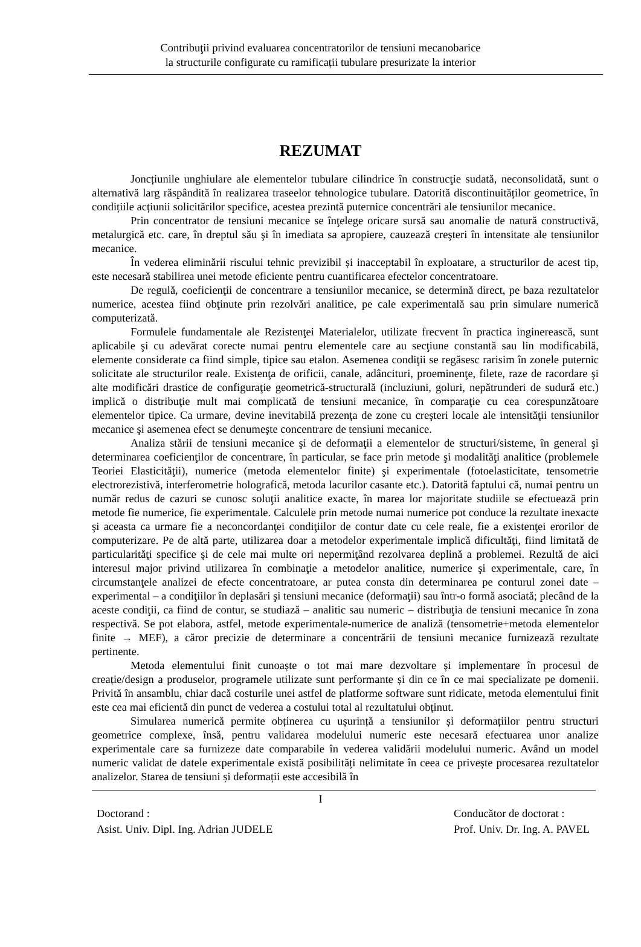Contribuţii privind evaluarea concentratorilor de tensiuni mecanobarice
la structurile configurate cu ramificații tubulare presurizate la interior
REZUMAT
Joncțiunile unghiulare ale elementelor tubulare cilindrice în construcţie sudată, neconsolidată, sunt o alternativă larg răspândită în realizarea traseelor tehnologice tubulare. Datorită discontinuităților geometrice, în condițiile acțiunii solicitărilor specifice, acestea prezintă puternice concentrări ale tensiunilor mecanice.
Prin concentrator de tensiuni mecanice se înţelege oricare sursă sau anomalie de natură constructivă, metalurgică etc. care, în dreptul său şi în imediata sa apropiere, cauzează creşteri în intensitate ale tensiunilor mecanice.
În vederea eliminării riscului tehnic previzibil și inacceptabil în exploatare, a structurilor de acest tip, este necesară stabilirea unei metode eficiente pentru cuantificarea efectelor concentratoare.
De regulă, coeficienţii de concentrare a tensiunilor mecanice, se determină direct, pe baza rezultatelor numerice, acestea fiind obţinute prin rezolvări analitice, pe cale experimentală sau prin simulare numerică computerizată.
Formulele fundamentale ale Rezistenţei Materialelor, utilizate frecvent în practica inginerească, sunt aplicabile şi cu adevărat corecte numai pentru elementele care au secţiune constantă sau lin modificabilă, elemente considerate ca fiind simple, tipice sau etalon. Asemenea condiţii se regăsesc rarisim în zonele puternic solicitate ale structurilor reale. Existenţa de orificii, canale, adâncituri, proeminenţe, filete, raze de racordare şi alte modificări drastice de configuraţie geometrică-structurală (incluziuni, goluri, nepătrunderi de sudură etc.) implică o distribuţie mult mai complicată de tensiuni mecanice, în comparaţie cu cea corespunzătoare elementelor tipice. Ca urmare, devine inevitabilă prezenţa de zone cu creşteri locale ale intensităţii tensiunilor mecanice şi asemenea efect se denumeşte concentrare de tensiuni mecanice.
Analiza stării de tensiuni mecanice şi de deformaţii a elementelor de structuri/sisteme, în general şi determinarea coeficienţilor de concentrare, în particular, se face prin metode şi modalităţi analitice (problemele Teoriei Elasticităţii), numerice (metoda elementelor finite) şi experimentale (fotoelasticitate, tensometrie electrorezistivă, interferometrie holografică, metoda lacurilor casante etc.). Datorită faptului că, numai pentru un număr redus de cazuri se cunosc soluţii analitice exacte, în marea lor majoritate studiile se efectuează prin metode fie numerice, fie experimentale. Calculele prin metode numai numerice pot conduce la rezultate inexacte şi aceasta ca urmare fie a neconcordanţei condiţiilor de contur date cu cele reale, fie a existenţei erorilor de computerizare. Pe de altă parte, utilizarea doar a metodelor experimentale implică dificultăţi, fiind limitată de particularităţi specifice şi de cele mai multe ori nepermiţând rezolvarea deplină a problemei. Rezultă de aici interesul major privind utilizarea în combinaţie a metodelor analitice, numerice şi experimentale, care, în circumstanţele analizei de efecte concentratoare, ar putea consta din determinarea pe conturul zonei date – experimental – a condiţiilor în deplasări şi tensiuni mecanice (deformaţii) sau într-o formă asociată; plecând de la aceste condiţii, ca fiind de contur, se studiază – analitic sau numeric – distribuţia de tensiuni mecanice în zona respectivă. Se pot elabora, astfel, metode experimentale-numerice de analiză (tensometrie+metoda elementelor finite → MEF), a căror precizie de determinare a concentrării de tensiuni mecanice furnizează rezultate pertinente.
Metoda elementului finit cunoaște o tot mai mare dezvoltare și implementare în procesul de creație/design a produselor, programele utilizate sunt performante și din ce în ce mai specializate pe domenii. Privită în ansamblu, chiar dacă costurile unei astfel de platforme software sunt ridicate, metoda elementului finit este cea mai eficientă din punct de vederea a costului total al rezultatului obținut.
Simularea numerică permite obținerea cu ușurință a tensiunilor și deformațiilor pentru structuri geometrice complexe, însă, pentru validarea modelului numeric este necesară efectuarea unor analize experimentale care sa furnizeze date comparabile în vederea validării modelului numeric. Având un model numeric validat de datele experimentale există posibilități nelimitate în ceea ce privește procesarea rezultatelor analizelor. Starea de tensiuni și deformații este accesibilă în
I
Doctorand :
Asist. Univ. Dipl. Ing. Adrian JUDELE
Conducător de doctorat :
Prof. Univ. Dr. Ing. A. PAVEL